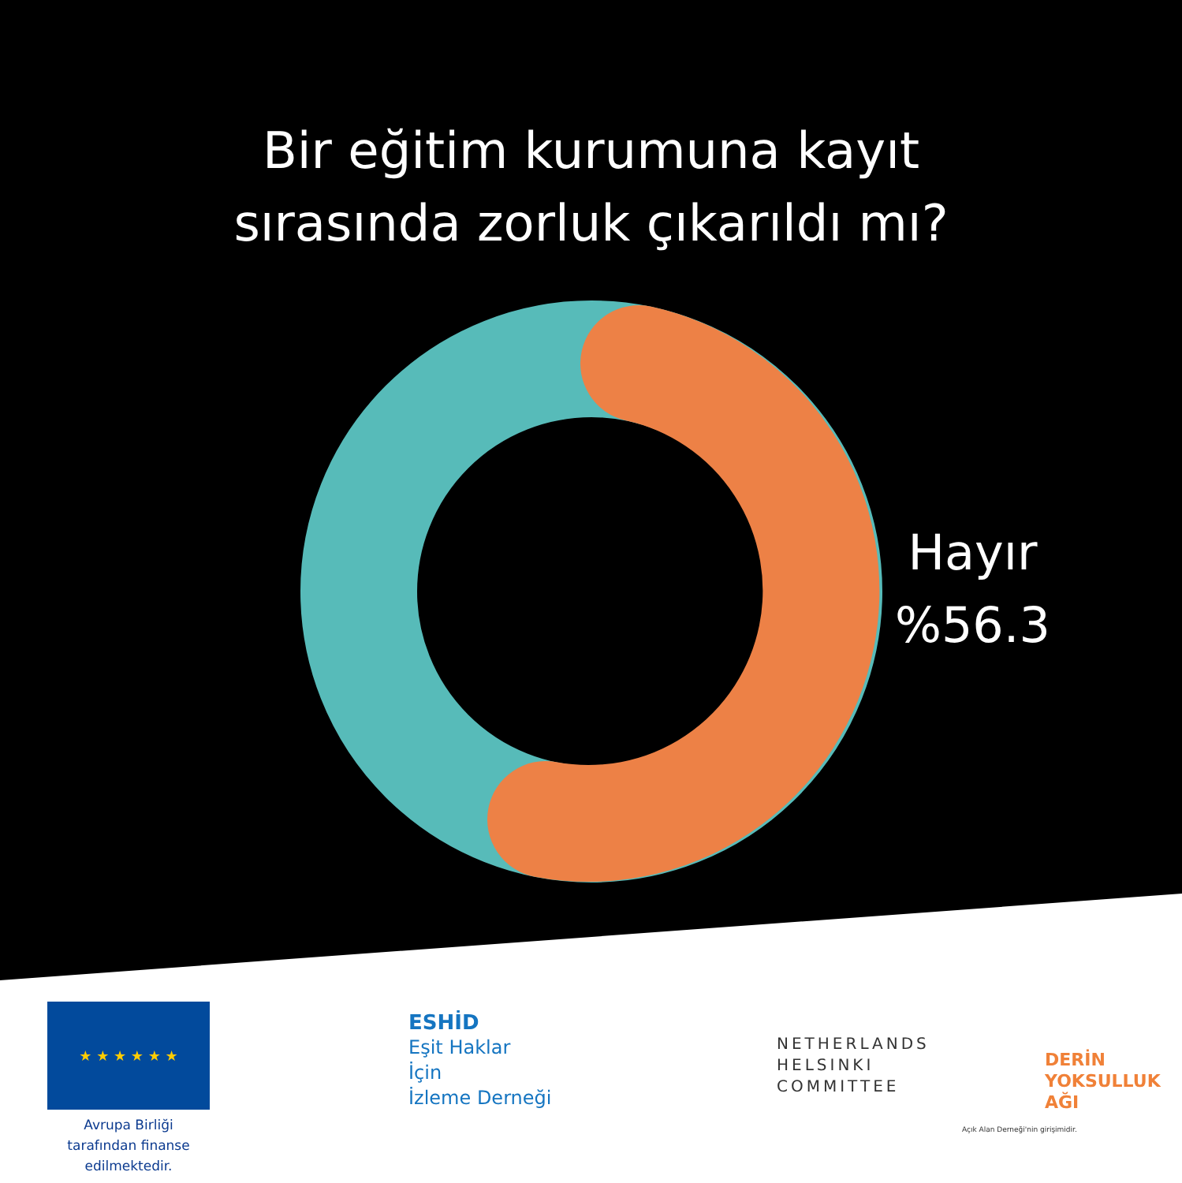Bir eğitim kurumuna kayıt
sırasında zorluk çıkarıldı mı?
Hayır
%56.3
★ ★ ★ ★ ★ ★
Avrupa Birliği tarafından finanse edilmektedir.
ESHİD
Eşit Haklar
İçin
İzleme Derneği
NETHERLANDS
HELSINKI
COMMITTEE
DERİN
YOKSULLUK
AĞI
Açık Alan Derneği'nin girişimidir.